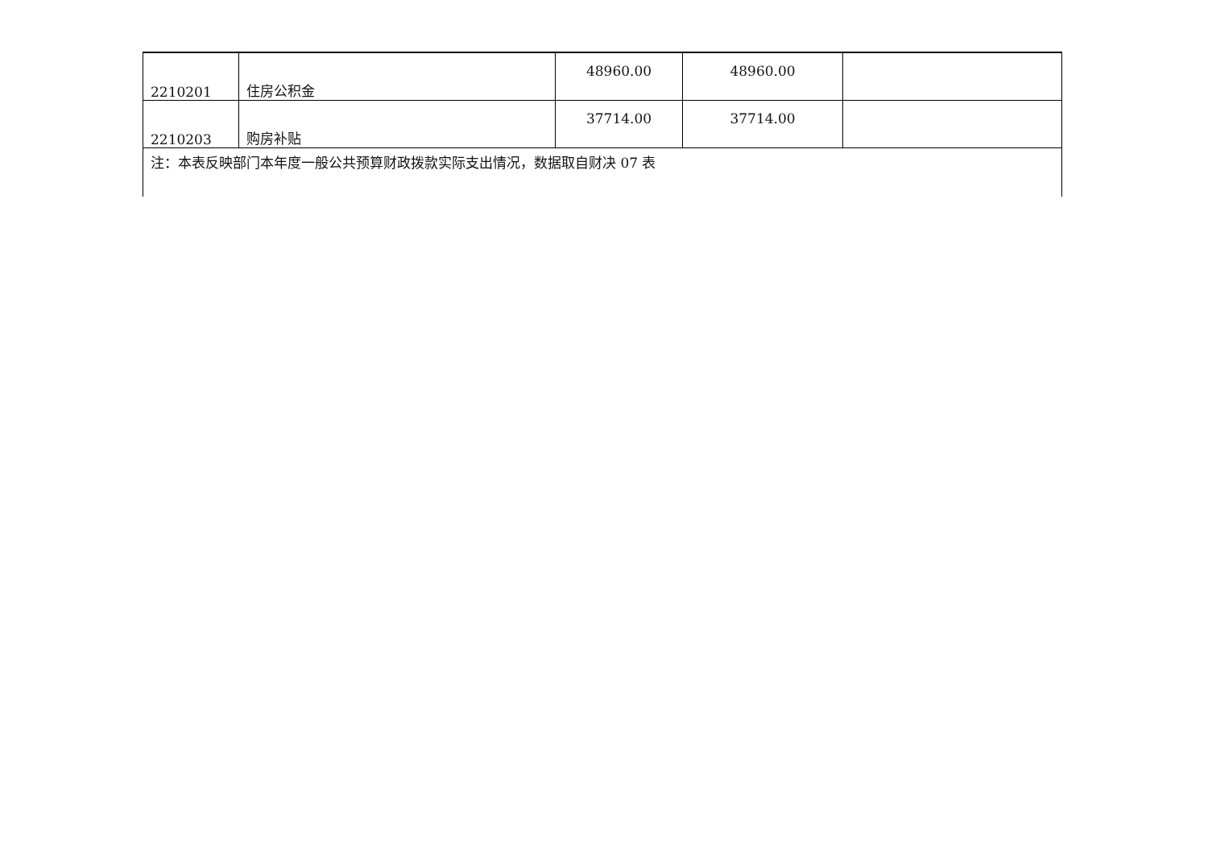| 2210201 | 住房公积金 | 48960.00 | 48960.00 | |
| 2210203 | 购房补贴 | 37714.00 | 37714.00 | |
| 注：本表反映部门本年度一般公共预算财政拨款实际支出情况，数据取自财决 07 表 | | | | |